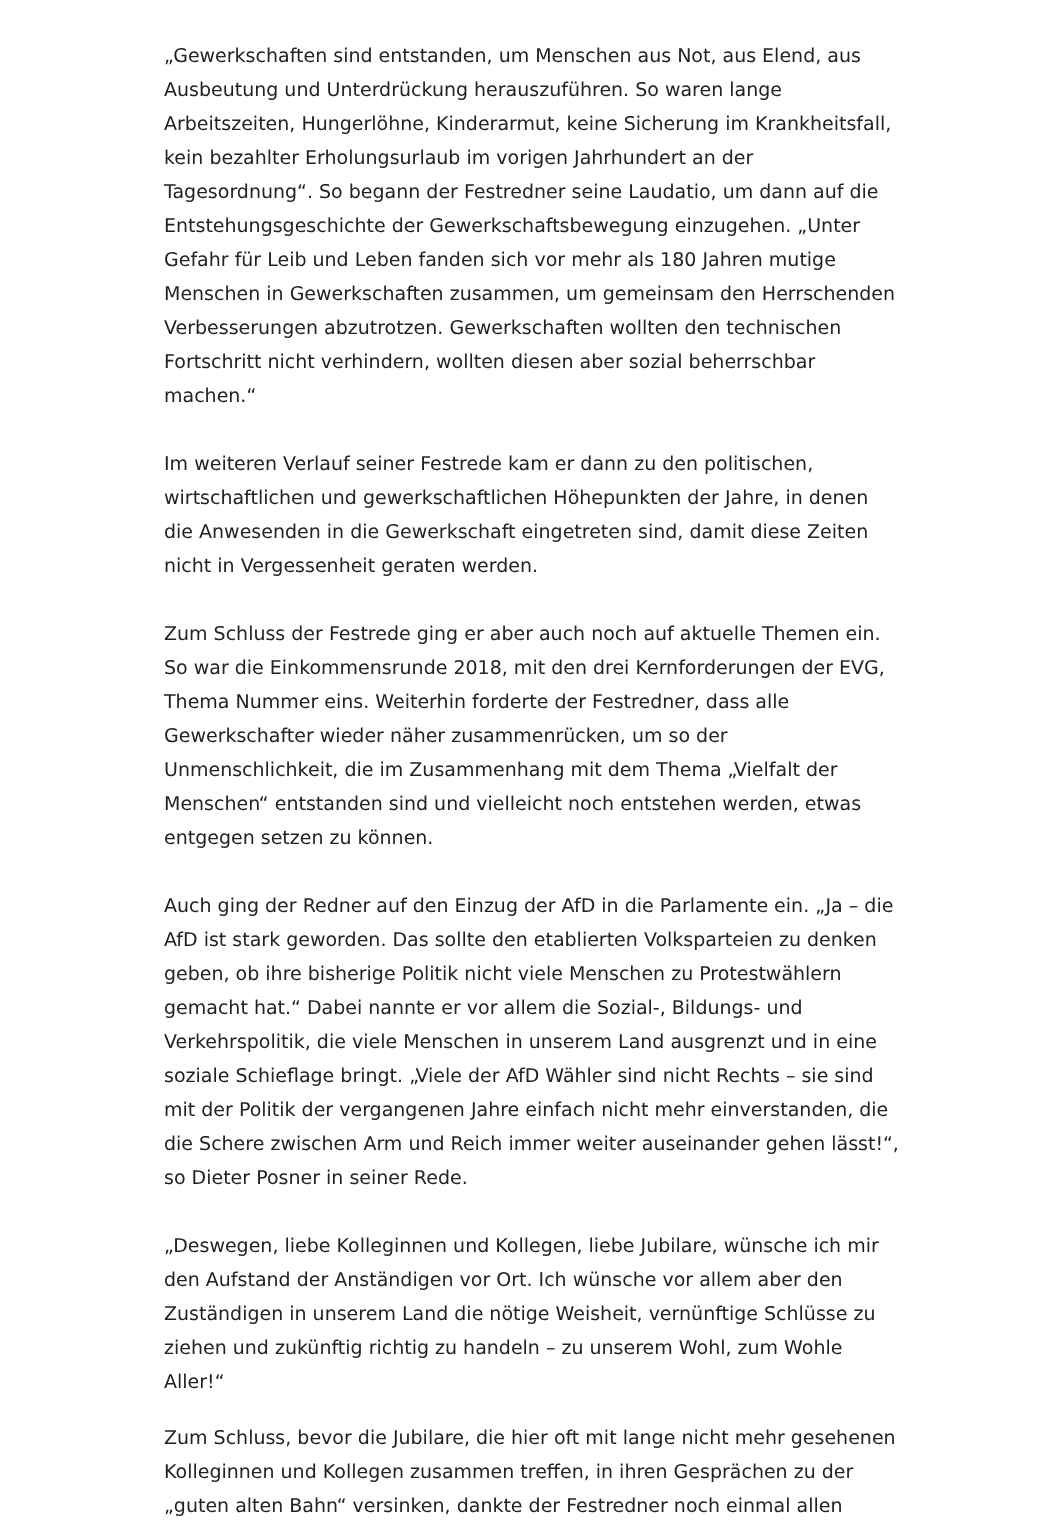„Gewerkschaften sind entstanden, um Menschen aus Not, aus Elend, aus Ausbeutung und Unterdrückung herauszuführen. So waren lange Arbeitszeiten, Hungerlöhne, Kinderarmut, keine Sicherung im Krankheitsfall, kein bezahlter Erholungsurlaub im vorigen Jahrhundert an der Tagesordnung“. So begann der Festredner seine Laudatio, um dann auf die Entstehungsgeschichte der Gewerkschaftsbewegung einzugehen. „Unter Gefahr für Leib und Leben fanden sich vor mehr als 180 Jahren mutige Menschen in Gewerkschaften zusammen, um gemeinsam den Herrschenden Verbesserungen abzutrotzen. Gewerkschaften wollten den technischen Fortschritt nicht verhindern, wollten diesen aber sozial beherrschbar machen.“
Im weiteren Verlauf seiner Festrede kam er dann zu den politischen, wirtschaftlichen und gewerkschaftlichen Höhepunkten der Jahre, in denen die Anwesenden in die Gewerkschaft eingetreten sind, damit diese Zeiten nicht in Vergessenheit geraten werden.
Zum Schluss der Festrede ging er aber auch noch auf aktuelle Themen ein. So war die Einkommensrunde 2018, mit den drei Kernforderungen der EVG, Thema Nummer eins. Weiterhin forderte der Festredner, dass alle Gewerkschafter wieder näher zusammenrücken, um so der Unmenschlichkeit, die im Zusammenhang mit dem Thema „Vielfalt der Menschen“ entstanden sind und vielleicht noch entstehen werden, etwas entgegen setzen zu können.
Auch ging der Redner auf den Einzug der AfD in die Parlamente ein. „Ja – die AfD ist stark geworden. Das sollte den etablierten Volksparteien zu denken geben, ob ihre bisherige Politik nicht viele Menschen zu Protestwählern gemacht hat.“ Dabei nannte er vor allem die Sozial-, Bildungs- und Verkehrspolitik, die viele Menschen in unserem Land ausgrenzt und in eine soziale Schieflage bringt. „Viele der AfD Wähler sind nicht Rechts – sie sind mit der Politik der vergangenen Jahre einfach nicht mehr einverstanden, die die Schere zwischen Arm und Reich immer weiter auseinander gehen lässt!“, so Dieter Posner in seiner Rede.
„Deswegen, liebe Kolleginnen und Kollegen, liebe Jubilare, wünsche ich mir den Aufstand der Anständigen vor Ort. Ich wünsche vor allem aber den Zuständigen in unserem Land die nötige Weisheit, vernünftige Schlüsse zu ziehen und zukünftig richtig zu handeln – zu unserem Wohl, zum Wohle Aller!“
Zum Schluss, bevor die Jubilare, die hier oft mit lange nicht mehr gesehenen Kolleginnen und Kollegen zusammen treffen, in ihren Gesprächen zu der „guten alten Bahn“ versinken, dankte der Festredner noch einmal allen